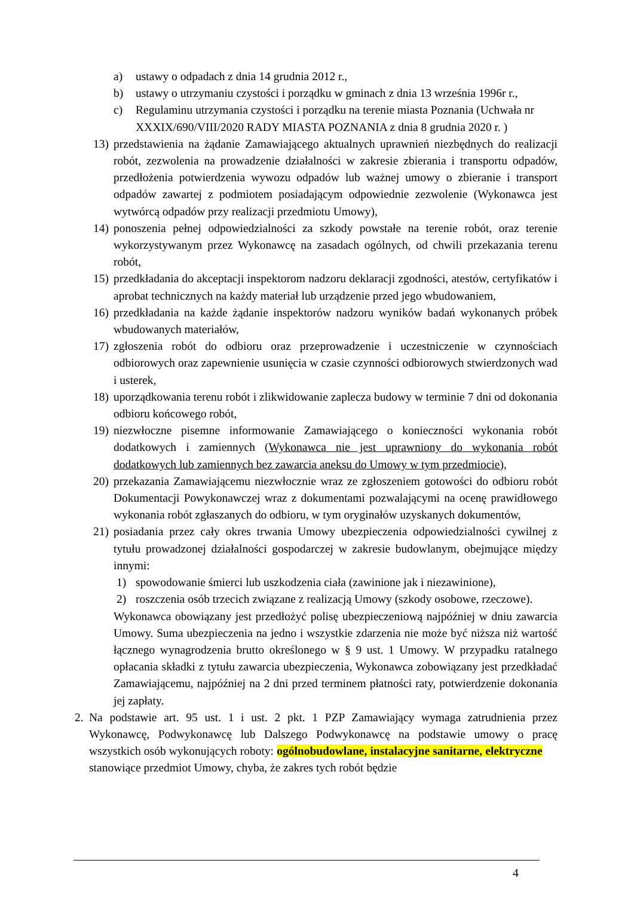a) ustawy o odpadach z dnia 14 grudnia 2012 r.,
b) ustawy o utrzymaniu czystości i porządku w gminach z dnia 13 września 1996r r.,
c) Regulaminu utrzymania czystości i porządku na terenie miasta Poznania (Uchwała nr XXXIX/690/VIII/2020 RADY MIASTA POZNANIA z dnia 8 grudnia 2020 r. )
13) przedstawienia na żądanie Zamawiającego aktualnych uprawnień niezbędnych do realizacji robót, zezwolenia na prowadzenie działalności w zakresie zbierania i transportu odpadów, przedłożenia potwierdzenia wywozu odpadów lub ważnej umowy o zbieranie i transport odpadów zawartej z podmiotem posiadającym odpowiednie zezwolenie (Wykonawca jest wytwórcą odpadów przy realizacji przedmiotu Umowy),
14) ponoszenia pełnej odpowiedzialności za szkody powstałe na terenie robót, oraz terenie wykorzystywanym przez Wykonawcę na zasadach ogólnych, od chwili przekazania terenu robót,
15) przedkładania do akceptacji inspektorom nadzoru deklaracji zgodności, atestów, certyfikatów i aprobat technicznych na każdy materiał lub urządzenie przed jego wbudowaniem,
16) przedkładania na każde żądanie inspektorów nadzoru wyników badań wykonanych próbek wbudowanych materiałów,
17) zgłoszenia robót do odbioru oraz przeprowadzenie i uczestniczenie w czynnościach odbiorowych oraz zapewnienie usunięcia w czasie czynności odbiorowych stwierdzonych wad i usterek,
18) uporządkowania terenu robót i zlikwidowanie zaplecza budowy w terminie 7 dni od dokonania odbioru końcowego robót,
19) niezwłoczne pisemne informowanie Zamawiającego o konieczności wykonania robót dodatkowych i zamiennych (Wykonawca nie jest uprawniony do wykonania robót dodatkowych lub zamiennych bez zawarcia aneksu do Umowy w tym przedmiocie),
20) przekazania Zamawiającemu niezwłocznie wraz ze zgłoszeniem gotowości do odbioru robót Dokumentacji Powykonawczej wraz z dokumentami pozwalającymi na ocenę prawidłowego wykonania robót zgłaszanych do odbioru, w tym oryginałów uzyskanych dokumentów,
21) posiadania przez cały okres trwania Umowy ubezpieczenia odpowiedzialności cywilnej z tytułu prowadzonej działalności gospodarczej w zakresie budowlanym, obejmujące między innymi:
1) spowodowanie śmierci lub uszkodzenia ciała (zawinione jak i niezawinione),
2) roszczenia osób trzecich związane z realizacją Umowy (szkody osobowe, rzeczowe).
Wykonawca obowiązany jest przedłożyć polisę ubezpieczeniową najpóźniej w dniu zawarcia Umowy. Suma ubezpieczenia na jedno i wszystkie zdarzenia nie może być niższa niż wartość łącznego wynagrodzenia brutto określonego w § 9 ust. 1 Umowy. W przypadku ratalnego opłacania składki z tytułu zawarcia ubezpieczenia, Wykonawca zobowiązany jest przedkładać Zamawiającemu, najpóźniej na 2 dni przed terminem płatności raty, potwierdzenie dokonania jej zapłaty.
2. Na podstawie art. 95 ust. 1 i ust. 2 pkt. 1 PZP Zamawiający wymaga zatrudnienia przez Wykonawcę, Podwykonawcę lub Dalszego Podwykonawcę na podstawie umowy o pracę wszystkich osób wykonujących roboty: ogólnobudowlane, instalacyjne sanitarne, elektryczne stanowiące przedmiot Umowy, chyba, że zakres tych robót będzie
4